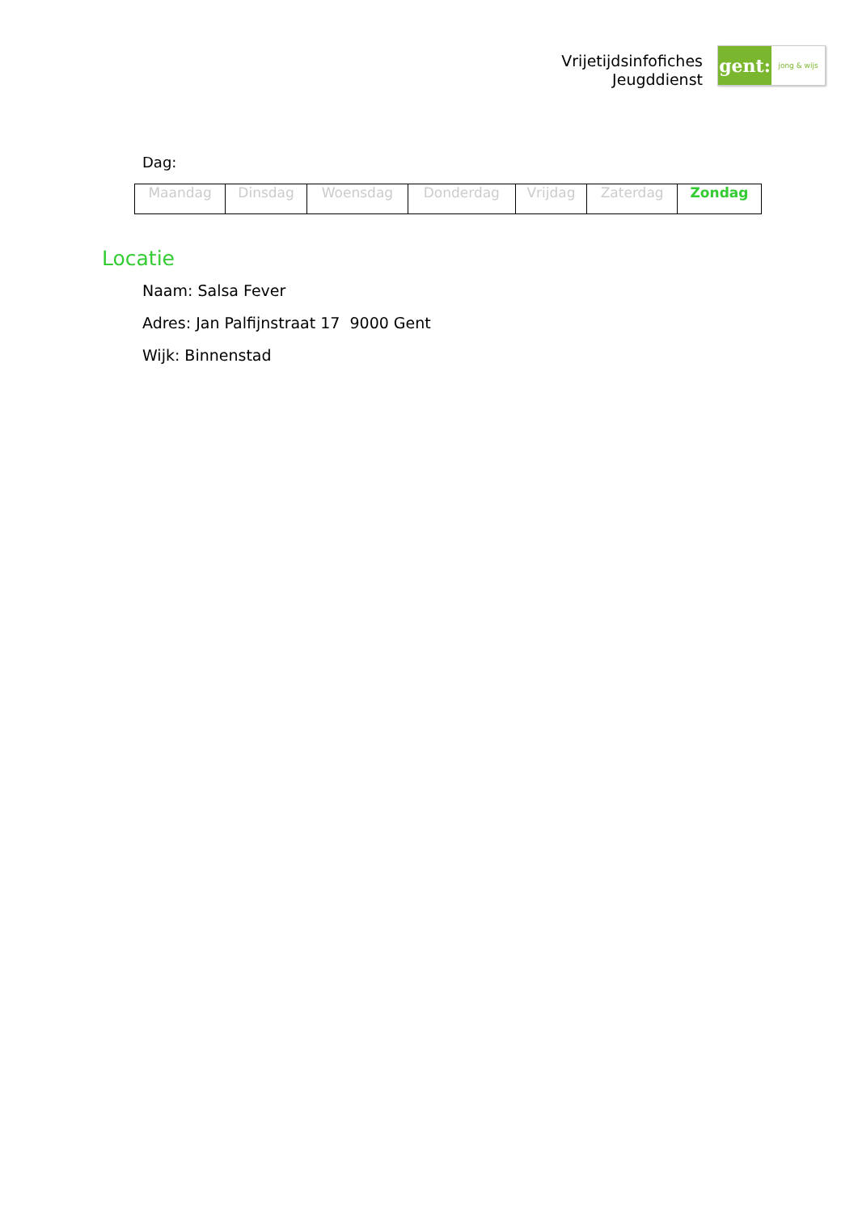Vrijetijdsinfofiches
Jeugddienst
gent:
jong & wijs
Dag:
| Maandag | Dinsdag | Woensdag | Donderdag | Vrijdag | Zaterdag | Zondag |
Locatie
Naam: Salsa Fever
Adres: Jan Palfijnstraat 17 9000 Gent
Wijk: Binnenstad